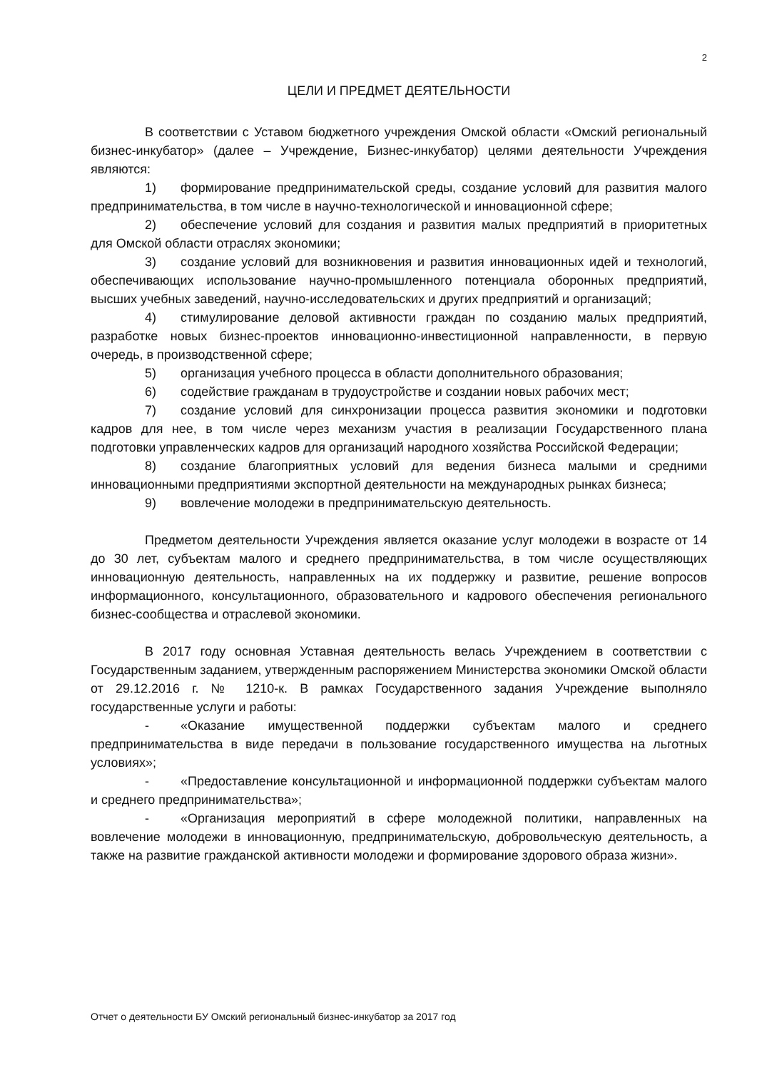2
ЦЕЛИ И ПРЕДМЕТ ДЕЯТЕЛЬНОСТИ
В соответствии с Уставом бюджетного учреждения Омской области «Омский региональный бизнес-инкубатор» (далее – Учреждение, Бизнес-инкубатор) целями деятельности Учреждения являются:
1) формирование предпринимательской среды, создание условий для развития малого предпринимательства, в том числе в научно-технологической и инновационной сфере;
2) обеспечение условий для создания и развития малых предприятий в приоритетных для Омской области отраслях экономики;
3) создание условий для возникновения и развития инновационных идей и технологий, обеспечивающих использование научно-промышленного потенциала оборонных предприятий, высших учебных заведений, научно-исследовательских и других предприятий и организаций;
4) стимулирование деловой активности граждан по созданию малых предприятий, разработке новых бизнес-проектов инновационно-инвестиционной направленности, в первую очередь, в производственной сфере;
5) организация учебного процесса в области дополнительного образования;
6) содействие гражданам в трудоустройстве и создании новых рабочих мест;
7) создание условий для синхронизации процесса развития экономики и подготовки кадров для нее, в том числе через механизм участия в реализации Государственного плана подготовки управленческих кадров для организаций народного хозяйства Российской Федерации;
8) создание благоприятных условий для ведения бизнеса малыми и средними инновационными предприятиями экспортной деятельности на международных рынках бизнеса;
9) вовлечение молодежи в предпринимательскую деятельность.
Предметом деятельности Учреждения является оказание услуг молодежи в возрасте от 14 до 30 лет, субъектам малого и среднего предпринимательства, в том числе осуществляющих инновационную деятельность, направленных на их поддержку и развитие, решение вопросов информационного, консультационного, образовательного и кадрового обеспечения регионального бизнес-сообщества и отраслевой экономики.
В 2017 году основная Уставная деятельность велась Учреждением в соответствии с Государственным заданием, утвержденным распоряжением Министерства экономики Омской области от 29.12.2016 г. № 1210-к. В рамках Государственного задания Учреждение выполняло государственные услуги и работы:
- «Оказание имущественной поддержки субъектам малого и среднего предпринимательства в виде передачи в пользование государственного имущества на льготных условиях»;
- «Предоставление консультационной и информационной поддержки субъектам малого и среднего предпринимательства»;
- «Организация мероприятий в сфере молодежной политики, направленных на вовлечение молодежи в инновационную, предпринимательскую, добровольческую деятельность, а также на развитие гражданской активности молодежи и формирование здорового образа жизни».
Отчет о деятельности БУ Омский региональный бизнес-инкубатор за 2017 год